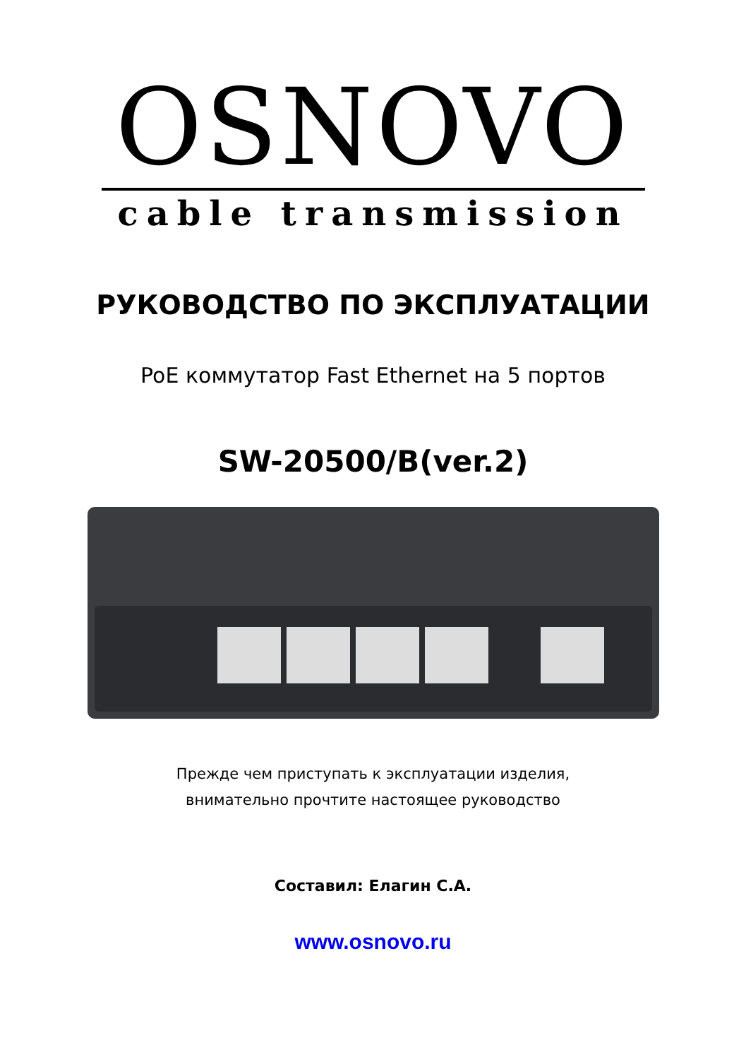OSNOVO
cable transmission
РУКОВОДСТВО ПО ЭКСПЛУАТАЦИИ
PoE коммутатор Fast Ethernet на 5 портов
SW-20500/B(ver.2)
Прежде чем приступать к эксплуатации изделия,
внимательно прочтите настоящее руководство
Составил: Елагин С.А.
www.osnovo.ru